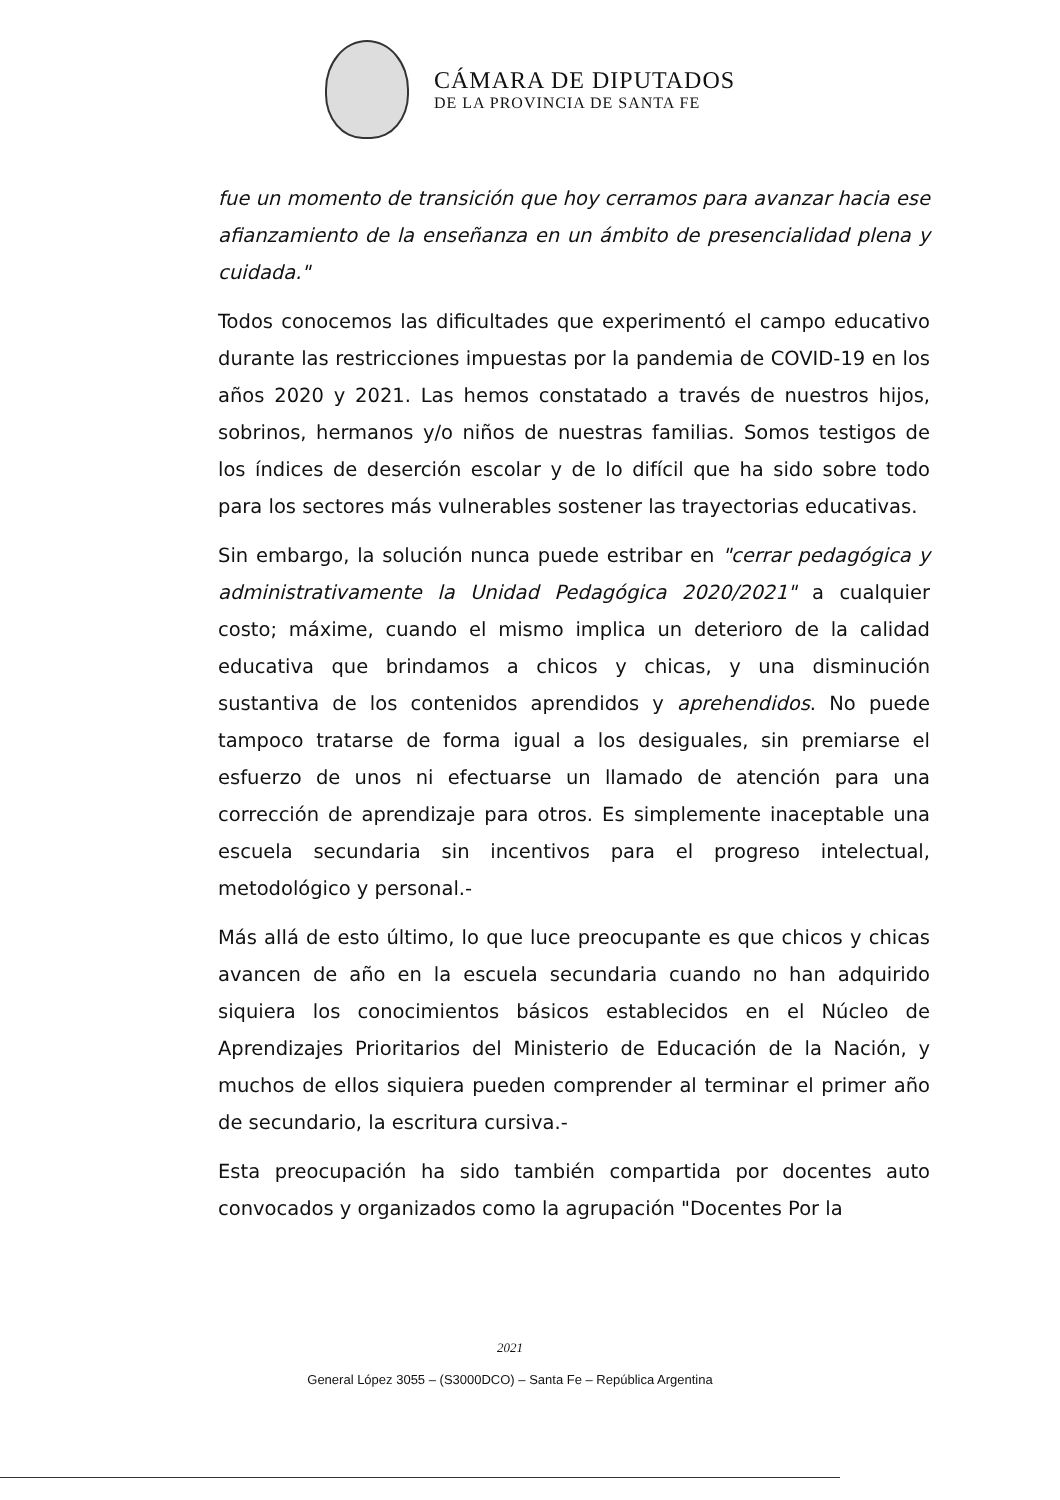CÁMARA DE DIPUTADOS
DE LA PROVINCIA DE SANTA FE
fue un momento de transición que hoy cerramos para avanzar hacia ese afianzamiento de la enseñanza en un ámbito de presencialidad plena y cuidada."
Todos conocemos las dificultades que experimentó el campo educativo durante las restricciones impuestas por la pandemia de COVID-19 en los años 2020 y 2021. Las hemos constatado a través de nuestros hijos, sobrinos, hermanos y/o niños de nuestras familias. Somos testigos de los índices de deserción escolar y de lo difícil que ha sido sobre todo para los sectores más vulnerables sostener las trayectorias educativas.
Sin embargo, la solución nunca puede estribar en "cerrar pedagógica y administrativamente la Unidad Pedagógica 2020/2021" a cualquier costo; máxime, cuando el mismo implica un deterioro de la calidad educativa que brindamos a chicos y chicas, y una disminución sustantiva de los contenidos aprendidos y aprehendidos. No puede tampoco tratarse de forma igual a los desiguales, sin premiarse el esfuerzo de unos ni efectuarse un llamado de atención para una corrección de aprendizaje para otros. Es simplemente inaceptable una escuela secundaria sin incentivos para el progreso intelectual, metodológico y personal.-
Más allá de esto último, lo que luce preocupante es que chicos y chicas avancen de año en la escuela secundaria cuando no han adquirido siquiera los conocimientos básicos establecidos en el Núcleo de Aprendizajes Prioritarios del Ministerio de Educación de la Nación, y muchos de ellos siquiera pueden comprender al terminar el primer año de secundario, la escritura cursiva.-
Esta preocupación ha sido también compartida por docentes auto convocados y organizados como la agrupación "Docentes Por la
2021
General López 3055 – (S3000DCO) – Santa Fe – República Argentina